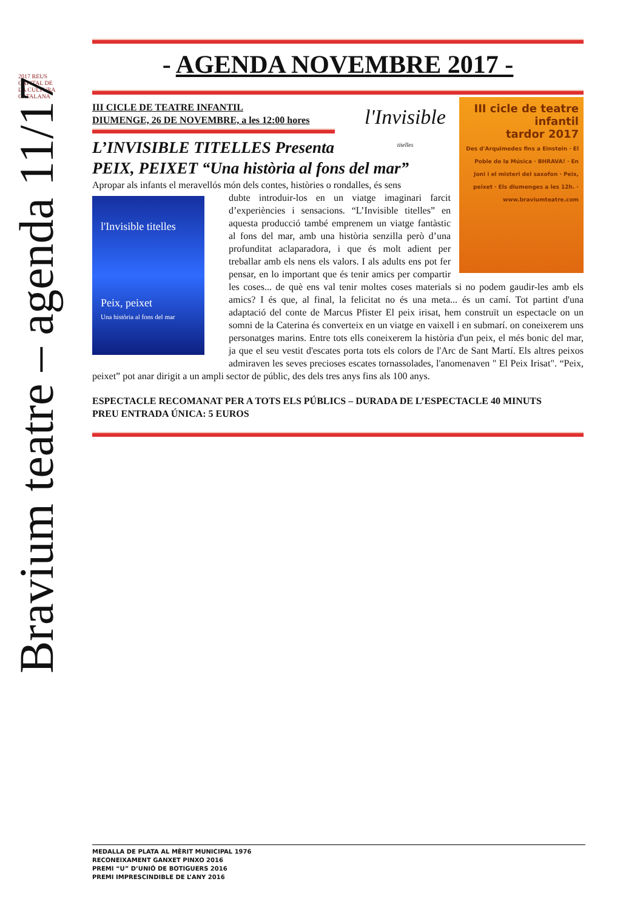2017 REUS
CAPITAL DE LA CULTURA CATALANA
Bravium teatre – agenda 11/17
- AGENDA NOVEMBRE 2017 -
III cicle de teatre infantil
tardor 2017
Des d'Arquimedes fins a Einstein · El Poble de la Música · BHRAVA! · En Joni i el misteri del saxofon · Peix, peixet · Els diumenges a les 12h. · www.braviumteatre.com
III CICLE DE TEATRE INFANTIL
DIUMENGE, 26 DE NOVEMBRE, a les 12:00 hores
l'Invisible
titelles
L’INVISIBLE TITELLES Presenta
PEIX, PEIXET “Una història al fons del mar”
Apropar als infants el meravellós món dels contes, històries o rondalles, és sens
l'Invisible titelles
Peix, peixet
Una història al fons del mar
dubte introduir-los en un viatge imaginari farcit d’experiències i sensacions. “L’Invisible titelles” en aquesta producció també emprenem un viatge fantàstic al fons del mar, amb una història senzilla però d’una profunditat aclaparadora, i que és molt adient per treballar amb els nens els valors. I als adults ens pot fer pensar, en lo important que és tenir amics per compartir les coses... de què ens val tenir moltes coses materials si no podem gaudir-les amb els amics? I és que, al final, la felicitat no és una meta... és un camí. Tot partint d'una adaptació del conte de Marcus Pfister El peix irisat, hem construït un espectacle on un somni de la Caterina és converteix en un viatge en vaixell i en submarí. on coneixerem uns personatges marins. Entre tots ells coneixerem la història d'un peix, el més bonic del mar, ja que el seu vestit d'escates porta tots els colors de l'Arc de Sant Martí. Els altres peixos admiraven les seves precioses escates tornassolades, l'anomenaven " El Peix Irisat". “Peix, peixet” pot anar dirigit a un ampli sector de públic, des dels tres anys fins als 100 anys.
ESPECTACLE RECOMANAT PER A TOTS ELS PÚBLICS – DURADA DE L’ESPECTACLE 40 MINUTS
PREU ENTRADA ÚNICA: 5 EUROS
MEDALLA DE PLATA AL MÈRIT MUNICIPAL 1976
RECONEIXAMENT GANXET PINXO 2016
PREMI “U” D’UNIÓ DE BOTIGUERS 2016
PREMI IMPRESCINDIBLE DE L’ANY 2016